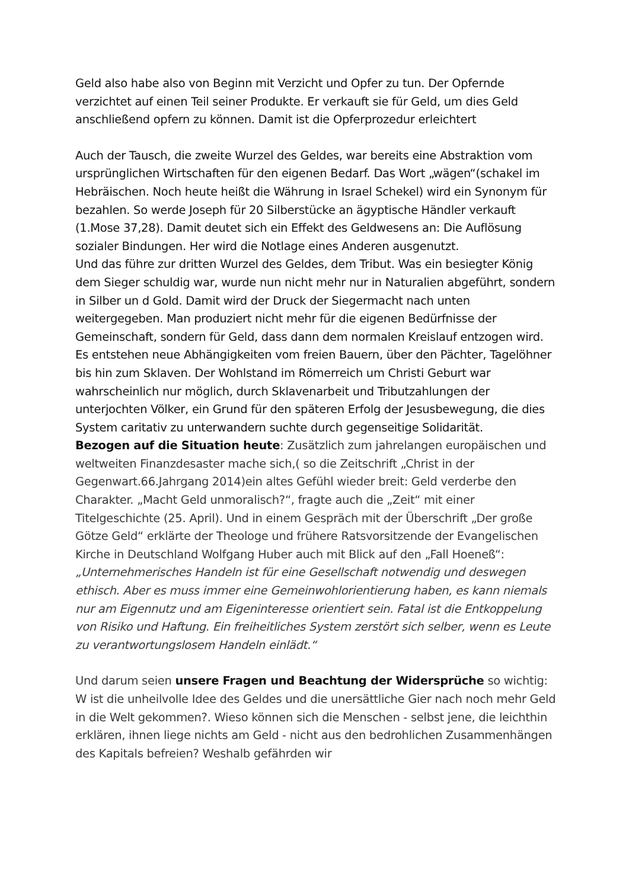Geld also habe also von Beginn mit Verzicht und Opfer zu tun. Der Opfernde verzichtet auf einen Teil seiner Produkte. Er verkauft sie für Geld, um dies Geld anschließend opfern zu können. Damit ist die Opferprozedur erleichtert
Auch der Tausch, die zweite Wurzel des Geldes, war bereits eine Abstraktion vom ursprünglichen Wirtschaften für den eigenen Bedarf. Das Wort „wägen“(schakel im Hebräischen. Noch heute heißt die Währung in Israel Schekel) wird ein Synonym für bezahlen. So werde Joseph für 20 Silberstücke an ägyptische Händler verkauft (1.Mose 37,28). Damit deutet sich ein Effekt des Geldwesens an: Die Auflösung sozialer Bindungen. Her wird die Notlage eines Anderen ausgenutzt.
Und das führe zur dritten Wurzel des Geldes, dem Tribut. Was ein besiegter König dem Sieger schuldig war, wurde nun nicht mehr nur in Naturalien abgeführt, sondern in Silber un d Gold. Damit wird der Druck der Siegermacht nach unten weitergegeben. Man produziert nicht mehr für die eigenen Bedürfnisse der Gemeinschaft, sondern für Geld, dass dann dem normalen Kreislauf entzogen wird. Es entstehen neue Abhängigkeiten vom freien Bauern, über den Pächter, Tagelöhner bis hin zum Sklaven. Der Wohlstand im Römerreich um Christi Geburt war wahrscheinlich nur möglich, durch Sklavenarbeit und Tributzahlungen der unterjochten Völker, ein Grund für den späteren Erfolg der Jesusbewegung, die dies System caritativ zu unterwandern suchte durch gegenseitige Solidarität.
Bezogen auf die Situation heute: Zusätzlich zum jahrelangen europäischen und weltweiten Finanzdesaster mache sich,( so die Zeitschrift „Christ in der Gegenwart.66.Jahrgang 2014)ein altes Gefühl wieder breit: Geld verderbe den Charakter. „Macht Geld unmoralisch?“, fragte auch die „Zeit“ mit einer Titelgeschichte (25. April). Und in einem Gespräch mit der Überschrift „Der große Götze Geld“ erklärte der Theologe und frühere Ratsvorsitzende der Evangelischen Kirche in Deutschland Wolfgang Huber auch mit Blick auf den „Fall Hoeneß“: „Unternehmerisches Handeln ist für eine Gesellschaft notwendig und deswegen ethisch. Aber es muss immer eine Gemeinwohlorientierung haben, es kann niemals nur am Eigennutz und am Eigeninteresse orientiert sein. Fatal ist die Entkoppelung von Risiko und Haftung. Ein freiheitliches System zerstört sich selber, wenn es Leute zu verantwortungslosem Handeln einlädt.“
Und darum seien unsere Fragen und Beachtung der Widersprüche so wichtig: W ist die unheilvolle Idee des Geldes und die unersättliche Gier nach noch mehr Geld in die Welt gekommen?. Wieso können sich die Menschen - selbst jene, die leichthin erklären, ihnen liege nichts am Geld - nicht aus den bedrohlichen Zusammenhängen des Kapitals befreien? Weshalb gefährden wir